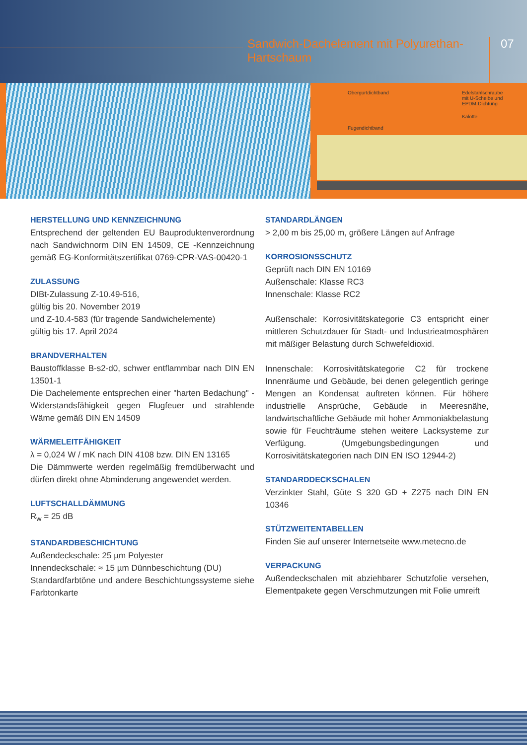Sandwich-Dachelement mit Polyurethan-Hartschaum
07
Obergurtdichtband
Edelstahlschraube
mit U-Scheibe und
EPDM-Dichtung
Kalotte
Fugendichtband
HERSTELLUNG UND KENNZEICHNUNG
Entsprechend der geltenden EU Bauproduktenverordnung nach Sandwichnorm DIN EN 14509, CE -Kennzeichnung gemäß EG-Konformitätszertifikat 0769-CPR-VAS-00420-1
ZULASSUNG
DIBt-Zulassung Z-10.49-516,
gültig bis 20. November 2019
und Z-10.4-583 (für tragende Sandwichelemente)
gültig bis 17. April 2024
BRANDVERHALTEN
Baustoffklasse B-s2-d0, schwer entflammbar nach DIN EN 13501-1
Die Dachelemente entsprechen einer "harten Bedachung" - Widerstandsfähigkeit gegen Flugfeuer und strahlende Wäme gemäß DIN EN 14509
WÄRMELEITFÄHIGKEIT
λ = 0,024 W / mK nach DIN 4108 bzw. DIN EN 13165
Die Dämmwerte werden regelmäßig fremdüberwacht und dürfen direkt ohne Abminderung angewendet werden.
LUFTSCHALLDÄMMUNG
R<sub>w</sub> = 25 dB
STANDARDBESCHICHTUNG
Außendeckschale: 25 µm Polyester
Innendeckschale: ≈ 15 µm Dünnbeschichtung (DU)
Standardfarbtöne und andere Beschichtungssysteme siehe Farbtonkarte
STANDARDLÄNGEN
> 2,00 m bis 25,00 m, größere Längen auf Anfrage
KORROSIONSSCHUTZ
Geprüft nach DIN EN 10169
Außenschale: Klasse RC3
Innenschale: Klasse RC2
Außenschale: Korrosivitätskategorie C3 entspricht einer mittleren Schutzdauer für Stadt- und Industrieatmosphären mit mäßiger Belastung durch Schwefeldioxid.
Innenschale: Korrosivitätskategorie C2 für trockene Innenräume und Gebäude, bei denen gelegentlich geringe Mengen an Kondensat auftreten können. Für höhere industrielle Ansprüche, Gebäude in Meeresnähe, landwirtschaftliche Gebäude mit hoher Ammoniakbelastung sowie für Feuchträume stehen weitere Lacksysteme zur Verfügung. (Umgebungsbedingungen und Korrosivitätskategorien nach DIN EN ISO 12944-2)
STANDARDDECKSCHALEN
Verzinkter Stahl, Güte S 320 GD + Z275 nach DIN EN 10346
STÜTZWEITENTABELLEN
Finden Sie auf unserer Internetseite www.metecno.de
VERPACKUNG
Außendeckschalen mit abziehbarer Schutzfolie versehen, Elementpakete gegen Verschmutzungen mit Folie umreift